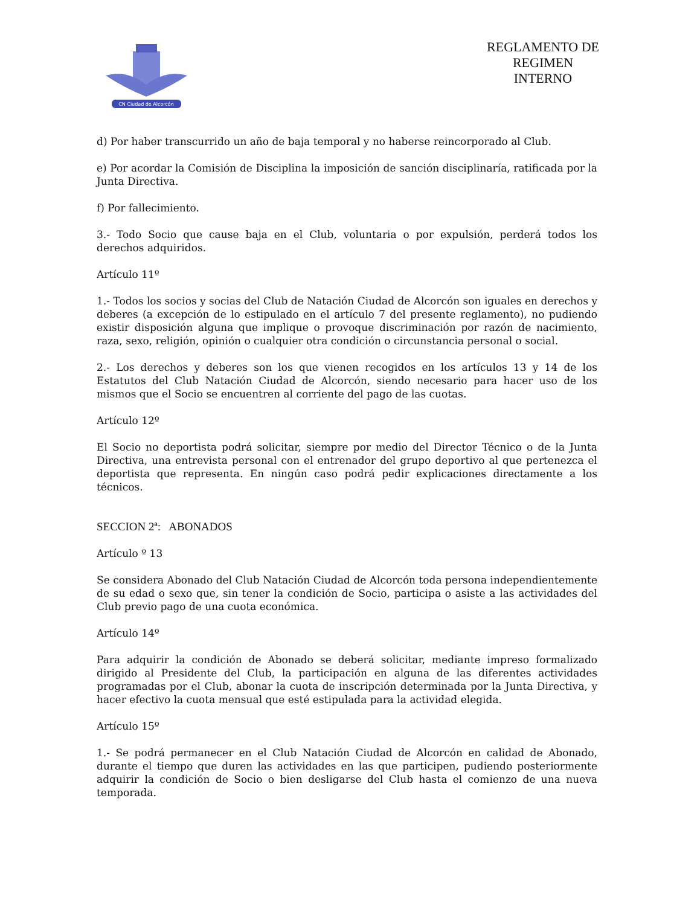CN Ciudad de Alcorcón
REGLAMENTO DE REGIMEN INTERNO
d) Por haber transcurrido un año de baja temporal y no haberse reincorporado al Club.
e) Por acordar la Comisión de Disciplina la imposición de sanción disciplinaría, ratificada por la Junta Directiva.
f) Por fallecimiento.
3.- Todo Socio que cause baja en el Club, voluntaria o por expulsión, perderá todos los derechos adquiridos.
Artículo 11º
1.- Todos los socios y socias del Club de Natación Ciudad de Alcorcón son iguales en derechos y deberes (a excepción de lo estipulado en el artículo 7 del presente reglamento), no pudiendo existir disposición alguna que implique o provoque discriminación por razón de nacimiento, raza, sexo, religión, opinión o cualquier otra condición o circunstancia personal o social.
2.- Los derechos y deberes son los que vienen recogidos en los artículos 13 y 14 de los Estatutos del Club Natación Ciudad de Alcorcón, siendo necesario para hacer uso de los mismos que el Socio se encuentren al corriente del pago de las cuotas.
Artículo 12º
El Socio no deportista podrá solicitar, siempre por medio del Director Técnico o de la Junta Directiva, una entrevista personal con el entrenador del grupo deportivo al que pertenezca el deportista que representa. En ningún caso podrá pedir explicaciones directamente a los técnicos.
SECCION 2ª: ABONADOS
Artículo º 13
Se considera Abonado del Club Natación Ciudad de Alcorcón toda persona independientemente de su edad o sexo que, sin tener la condición de Socio, participa o asiste a las actividades del Club previo pago de una cuota económica.
Artículo 14º
Para adquirir la condición de Abonado se deberá solicitar, mediante impreso formalizado dirigido al Presidente del Club, la participación en alguna de las diferentes actividades programadas por el Club, abonar la cuota de inscripción determinada por la Junta Directiva, y hacer efectivo la cuota mensual que esté estipulada para la actividad elegida.
Artículo 15º
1.- Se podrá permanecer en el Club Natación Ciudad de Alcorcón en calidad de Abonado, durante el tiempo que duren las actividades en las que participen, pudiendo posteriormente adquirir la condición de Socio o bien desligarse del Club hasta el comienzo de una nueva temporada.